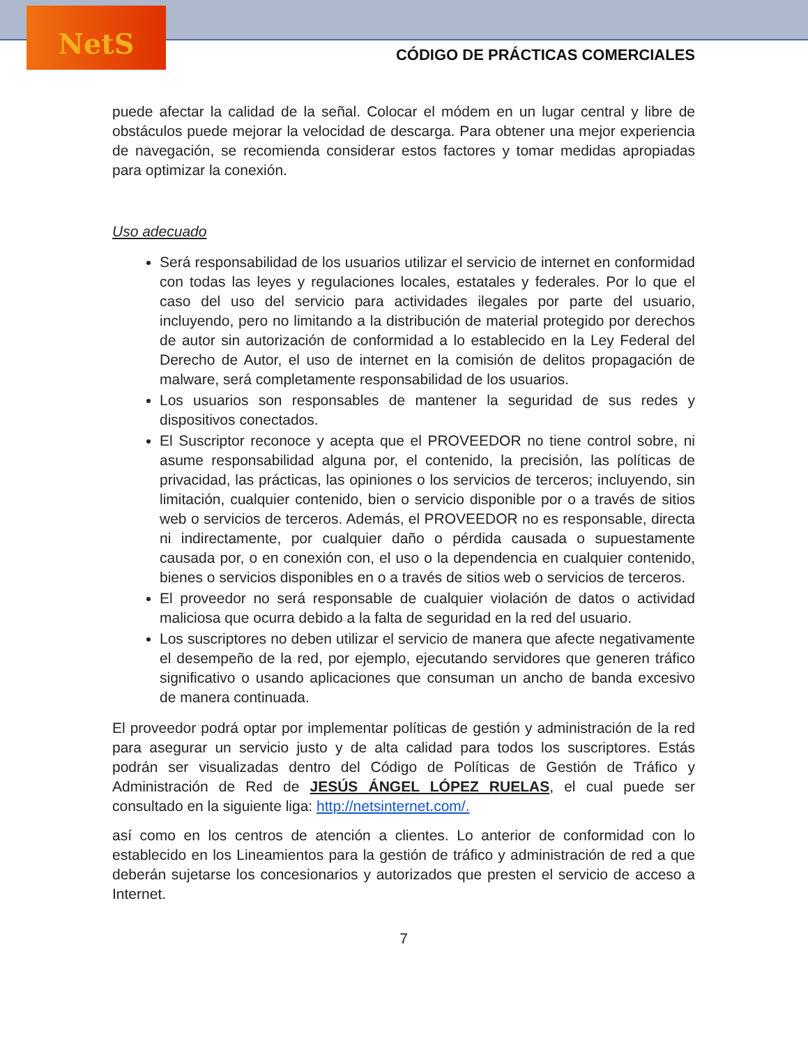NetS
CÓDIGO DE PRÁCTICAS COMERCIALES
puede afectar la calidad de la señal. Colocar el módem en un lugar central y libre de obstáculos puede mejorar la velocidad de descarga. Para obtener una mejor experiencia de navegación, se recomienda considerar estos factores y tomar medidas apropiadas para optimizar la conexión.
Uso adecuado
Será responsabilidad de los usuarios utilizar el servicio de internet en conformidad con todas las leyes y regulaciones locales, estatales y federales. Por lo que el caso del uso del servicio para actividades ilegales por parte del usuario, incluyendo, pero no limitando a la distribución de material protegido por derechos de autor sin autorización de conformidad a lo establecido en la Ley Federal del Derecho de Autor, el uso de internet en la comisión de delitos propagación de malware, será completamente responsabilidad de los usuarios.
Los usuarios son responsables de mantener la seguridad de sus redes y dispositivos conectados.
El Suscriptor reconoce y acepta que el PROVEEDOR no tiene control sobre, ni asume responsabilidad alguna por, el contenido, la precisión, las políticas de privacidad, las prácticas, las opiniones o los servicios de terceros; incluyendo, sin limitación, cualquier contenido, bien o servicio disponible por o a través de sitios web o servicios de terceros. Además, el PROVEEDOR no es responsable, directa ni indirectamente, por cualquier daño o pérdida causada o supuestamente causada por, o en conexión con, el uso o la dependencia en cualquier contenido, bienes o servicios disponibles en o a través de sitios web o servicios de terceros.
El proveedor no será responsable de cualquier violación de datos o actividad maliciosa que ocurra debido a la falta de seguridad en la red del usuario.
Los suscriptores no deben utilizar el servicio de manera que afecte negativamente el desempeño de la red, por ejemplo, ejecutando servidores que generen tráfico significativo o usando aplicaciones que consuman un ancho de banda excesivo de manera continuada.
El proveedor podrá optar por implementar políticas de gestión y administración de la red para asegurar un servicio justo y de alta calidad para todos los suscriptores. Estás podrán ser visualizadas dentro del Código de Políticas de Gestión de Tráfico y Administración de Red de JESÚS ÁNGEL LÓPEZ RUELAS, el cual puede ser consultado en la siguiente liga: http://netsinternet.com/.
así como en los centros de atención a clientes. Lo anterior de conformidad con lo establecido en los Lineamientos para la gestión de tráfico y administración de red a que deberán sujetarse los concesionarios y autorizados que presten el servicio de acceso a Internet.
7